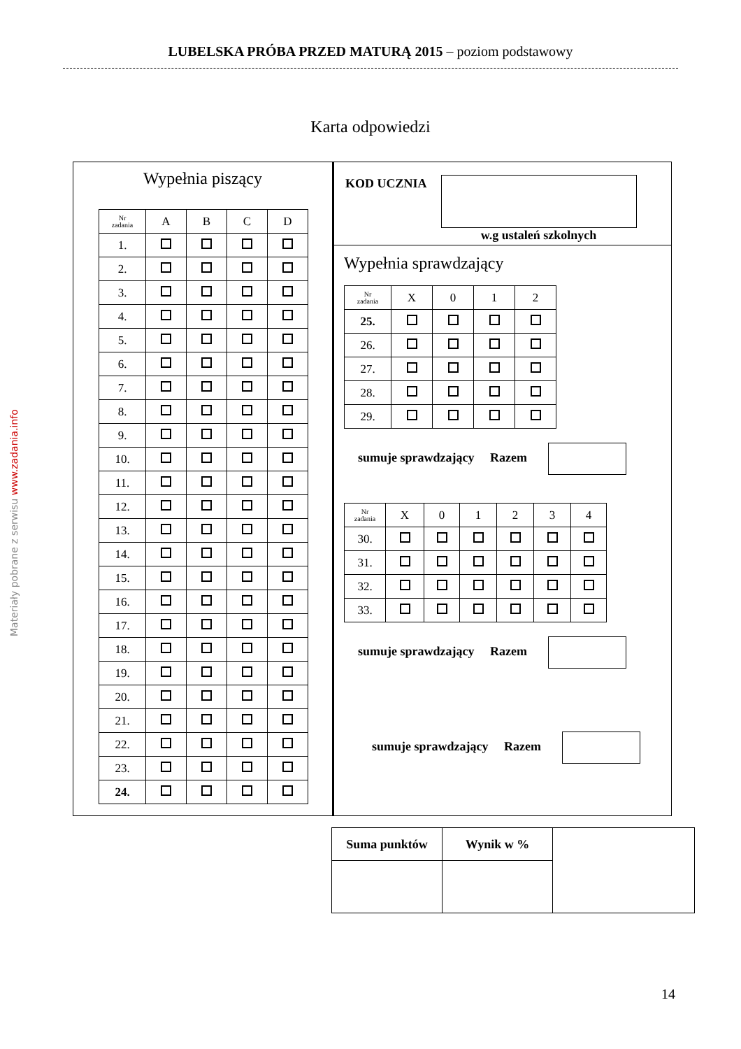LUBELSKA PRÓBA PRZED MATURĄ 2015 – poziom podstawowy
Materiały pobrane z serwisu www.zadania.info
Karta odpowiedzi
Wypełnia piszący
| Nr zadania | A | B | C | D |
| --- | --- | --- | --- | --- |
| 1. | | | | |
| 2. | | | | |
| 3. | | | | |
| 4. | | | | |
| 5. | | | | |
| 6. | | | | |
| 7. | | | | |
| 8. | | | | |
| 9. | | | | |
| 10. | | | | |
| 11. | | | | |
| 12. | | | | |
| 13. | | | | |
| 14. | | | | |
| 15. | | | | |
| 16. | | | | |
| 17. | | | | |
| 18. | | | | |
| 19. | | | | |
| 20. | | | | |
| 21. | | | | |
| 22. | | | | |
| 23. | | | | |
| 24. | | | | |
KOD UCZNIA w.g ustaleń szkolnych
Wypełnia sprawdzający
| Nr zadania | X | 0 | 1 | 2 |
| --- | --- | --- | --- | --- |
| 25. | | | | |
| 26. | | | | |
| 27. | | | | |
| 28. | | | | |
| 29. | | | | |
sumuje sprawdzający Razem
| Nr zadania | X | 0 | 1 | 2 | 3 | 4 |
| --- | --- | --- | --- | --- | --- | --- |
| 30. | | | | | | |
| 31. | | | | | | |
| 32. | | | | | | |
| 33. | | | | | | |
sumuje sprawdzający Razem
sumuje sprawdzający Razem
| Suma punktów | Wynik w % | |
14